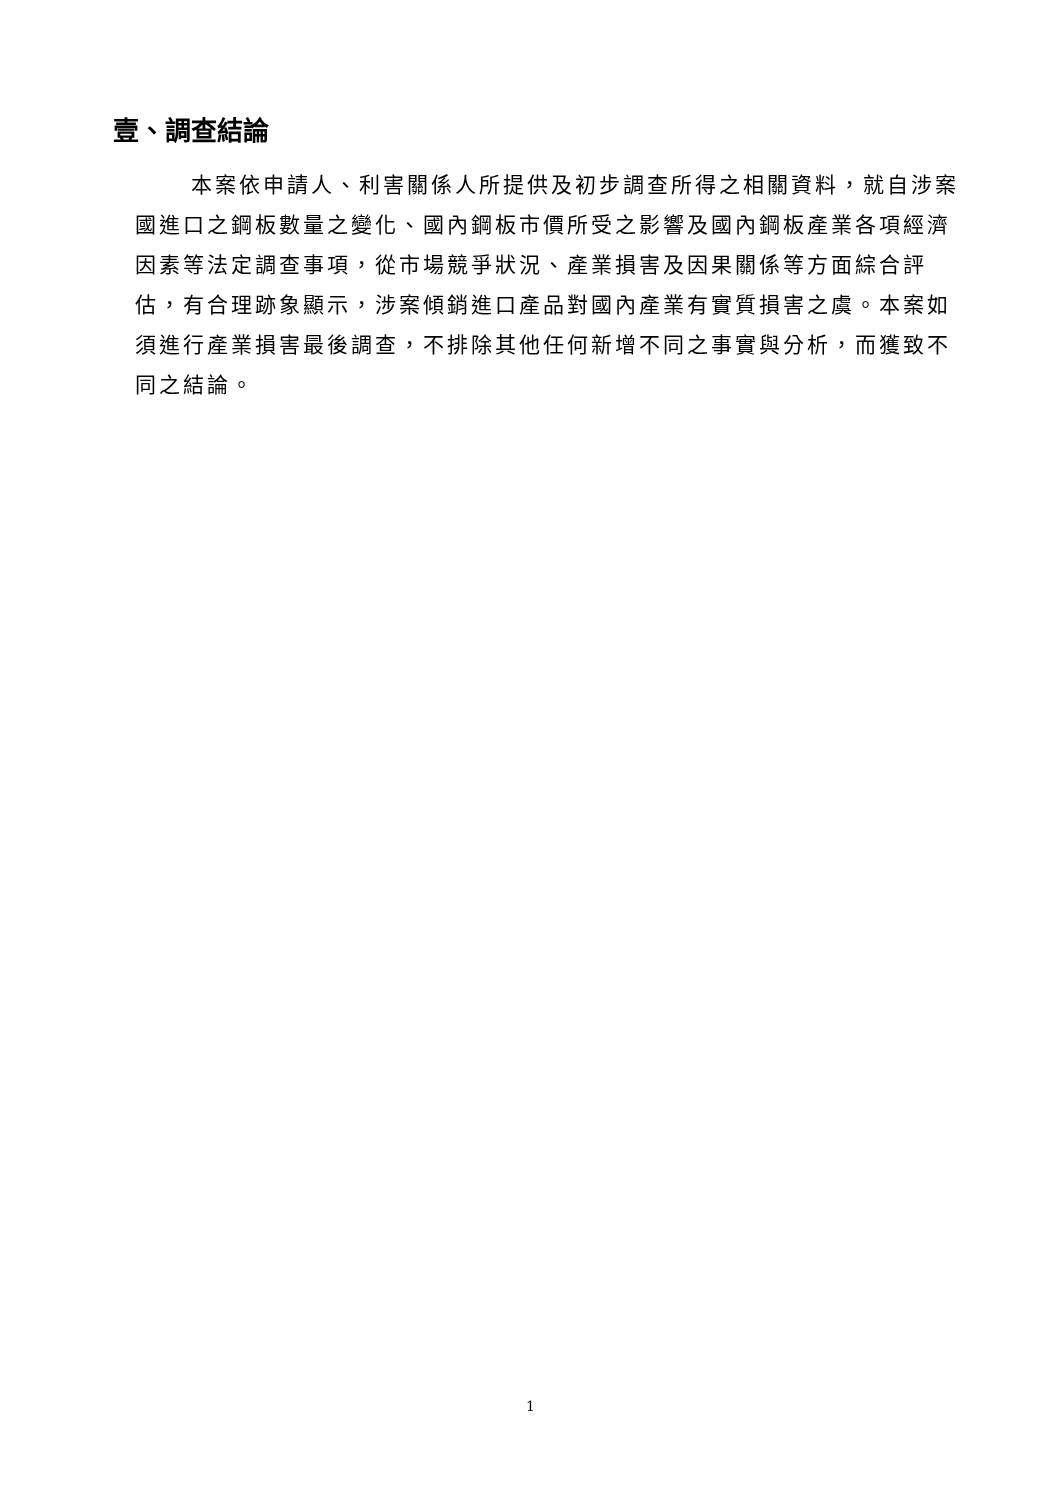壹、調查結論
本案依申請人、利害關係人所提供及初步調查所得之相關資料，就自涉案國進口之鋼板數量之變化、國內鋼板市價所受之影響及國內鋼板產業各項經濟因素等法定調查事項，從市場競爭狀況、產業損害及因果關係等方面綜合評估，有合理跡象顯示，涉案傾銷進口產品對國內產業有實質損害之虞。本案如須進行產業損害最後調查，不排除其他任何新增不同之事實與分析，而獲致不同之結論。
1